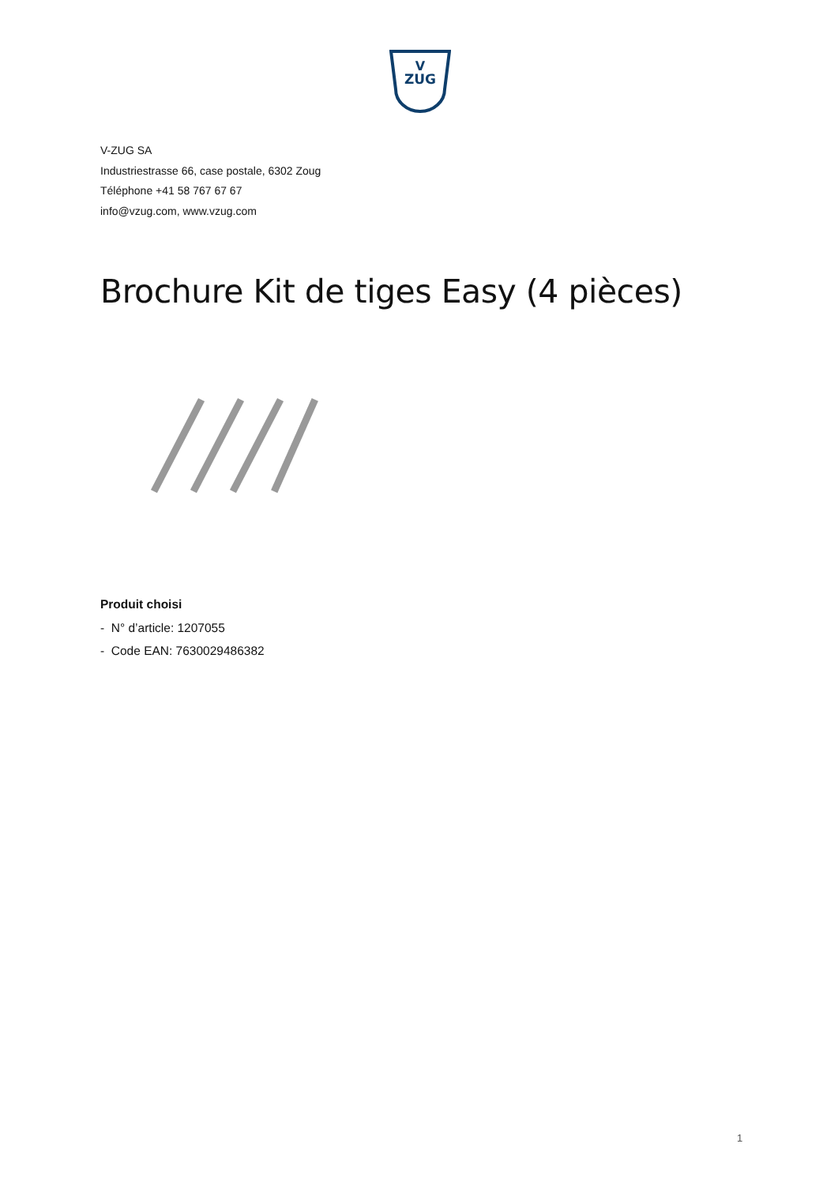V
ZUG
V-ZUG SA
Industriestrasse 66, case postale, 6302 Zoug
Téléphone +41 58 767 67 67
info@vzug.com, www.vzug.com
Brochure Kit de tiges Easy (4 pièces)
Produit choisi
- N° d’article: 1207055
- Code EAN: 7630029486382
1